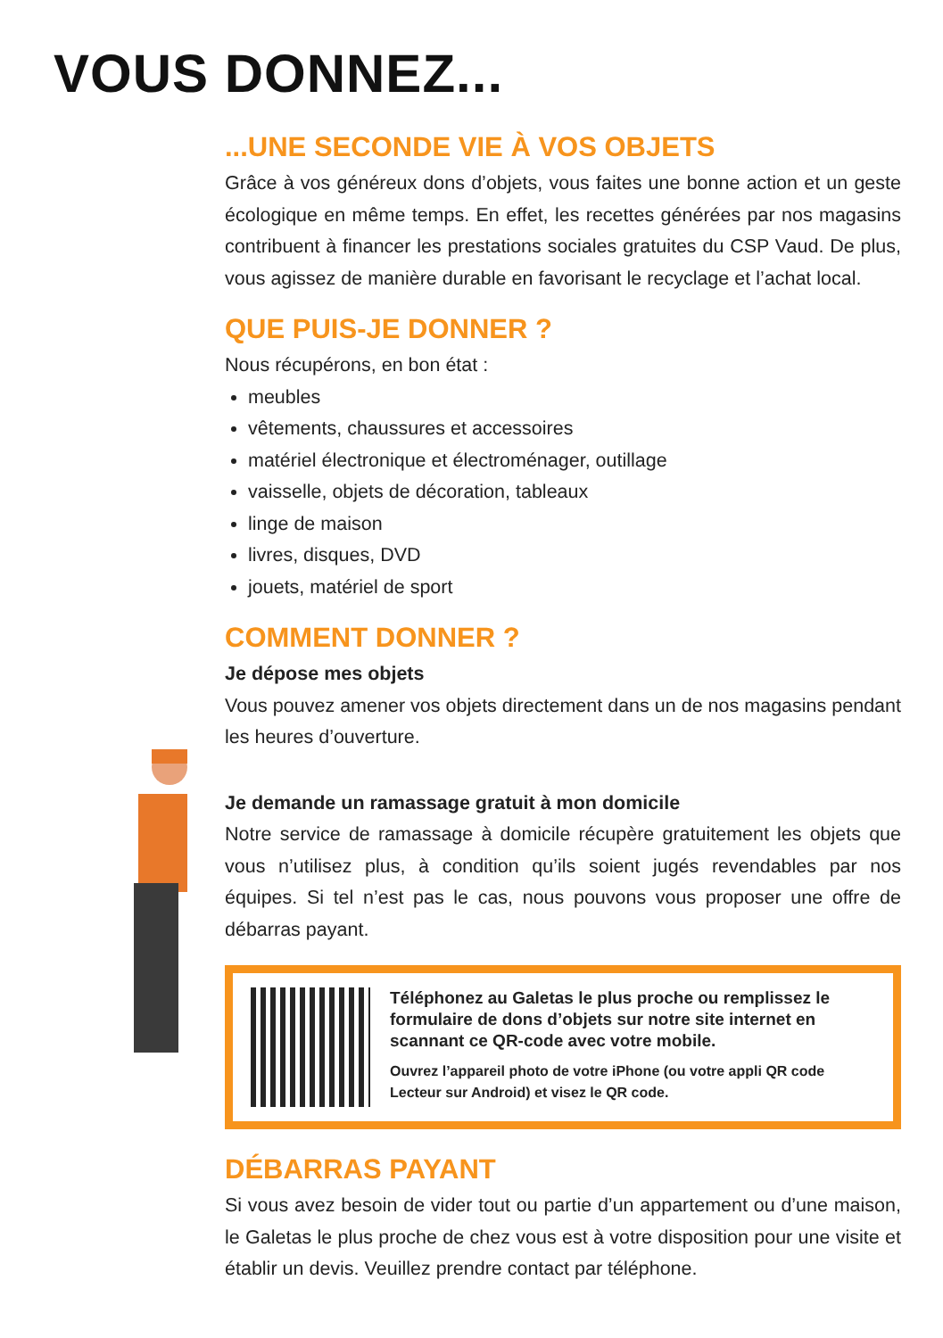VOUS DONNEZ...
...UNE SECONDE VIE À VOS OBJETS
Grâce à vos généreux dons d’objets, vous faites une bonne action et un geste écologique en même temps. En effet, les recettes générées par nos magasins contribuent à financer les prestations sociales gratuites du CSP Vaud. De plus, vous agissez de manière durable en favorisant le recyclage et l’achat local.
QUE PUIS-JE DONNER ?
Nous récupérons, en bon état :
meubles
vêtements, chaussures et accessoires
matériel électronique et électroménager, outillage
vaisselle, objets de décoration, tableaux
linge de maison
livres, disques, DVD
jouets, matériel de sport
COMMENT DONNER ?
Je dépose mes objets
Vous pouvez amener vos objets directement dans un de nos magasins pendant les heures d’ouverture.
Je demande un ramassage gratuit à mon domicile
Notre service de ramassage à domicile récupère gratuitement les objets que vous n’utilisez plus, à condition qu’ils soient jugés revendables par nos équipes. Si tel n’est pas le cas, nous pouvons vous proposer une offre de débarras payant.
Téléphonez au Galetas le plus proche ou remplissez le formulaire de dons d’objets sur notre site internet en scannant ce QR-code avec votre mobile.
Ouvrez l’appareil photo de votre iPhone (ou votre appli QR code Lecteur sur Android) et visez le QR code.
DÉBARRAS PAYANT
Si vous avez besoin de vider tout ou partie d’un appartement ou d’une maison, le Galetas le plus proche de chez vous est à votre disposition pour une visite et établir un devis. Veuillez prendre contact par téléphone.